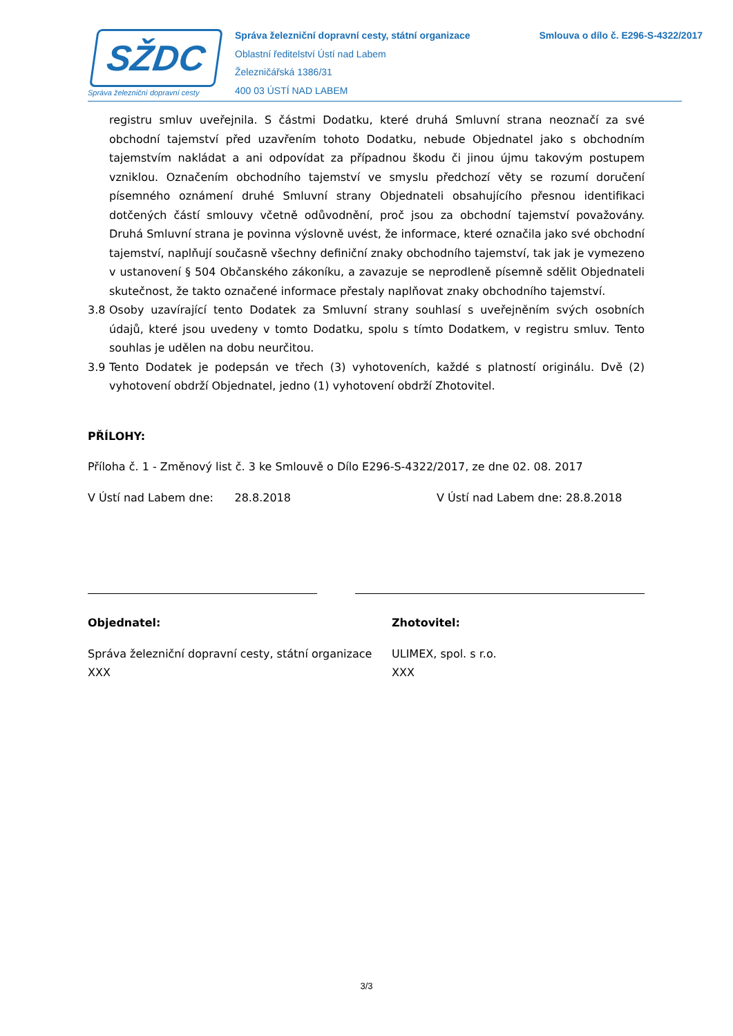SŽDC
Správa železniční dopravní cesty
Správa železniční dopravní cesty, státní organizace
Oblastní ředitelství Ústí nad Labem
Železničářská 1386/31
400 03 ÚSTÍ NAD LABEM
Smlouva o dílo č. E296-S-4322/2017
registru smluv uveřejnila. S částmi Dodatku, které druhá Smluvní strana neoznačí za své obchodní tajemství před uzavřením tohoto Dodatku, nebude Objednatel jako s obchodním tajemstvím nakládat a ani odpovídat za případnou škodu či jinou újmu takovým postupem vzniklou. Označením obchodního tajemství ve smyslu předchozí věty se rozumí doručení písemného oznámení druhé Smluvní strany Objednateli obsahujícího přesnou identifikaci dotčených částí smlouvy včetně odůvodnění, proč jsou za obchodní tajemství považovány. Druhá Smluvní strana je povinna výslovně uvést, že informace, které označila jako své obchodní tajemství, naplňují současně všechny definiční znaky obchodního tajemství, tak jak je vymezeno v ustanovení § 504 Občanského zákoníku, a zavazuje se neprodleně písemně sdělit Objednateli skutečnost, že takto označené informace přestaly naplňovat znaky obchodního tajemství.
3.8 Osoby uzavírající tento Dodatek za Smluvní strany souhlasí s uveřejněním svých osobních údajů, které jsou uvedeny v tomto Dodatku, spolu s tímto Dodatkem, v registru smluv. Tento souhlas je udělen na dobu neurčitou.
3.9 Tento Dodatek je podepsán ve třech (3) vyhotoveních, každé s platností originálu. Dvě (2) vyhotovení obdrží Objednatel, jedno (1) vyhotovení obdrží Zhotovitel.
PŘÍLOHY:
Příloha č. 1 - Změnový list č. 3 ke Smlouvě o Dílo E296-S-4322/2017, ze dne 02. 08. 2017
V Ústí nad Labem dne: 28.8.2018 V Ústí nad Labem dne: 28.8.2018
Objednatel: Zhotovitel:
Správa železniční dopravní cesty, státní organizace
XXX
ULIMEX, spol. s r.o.
XXX
3/3